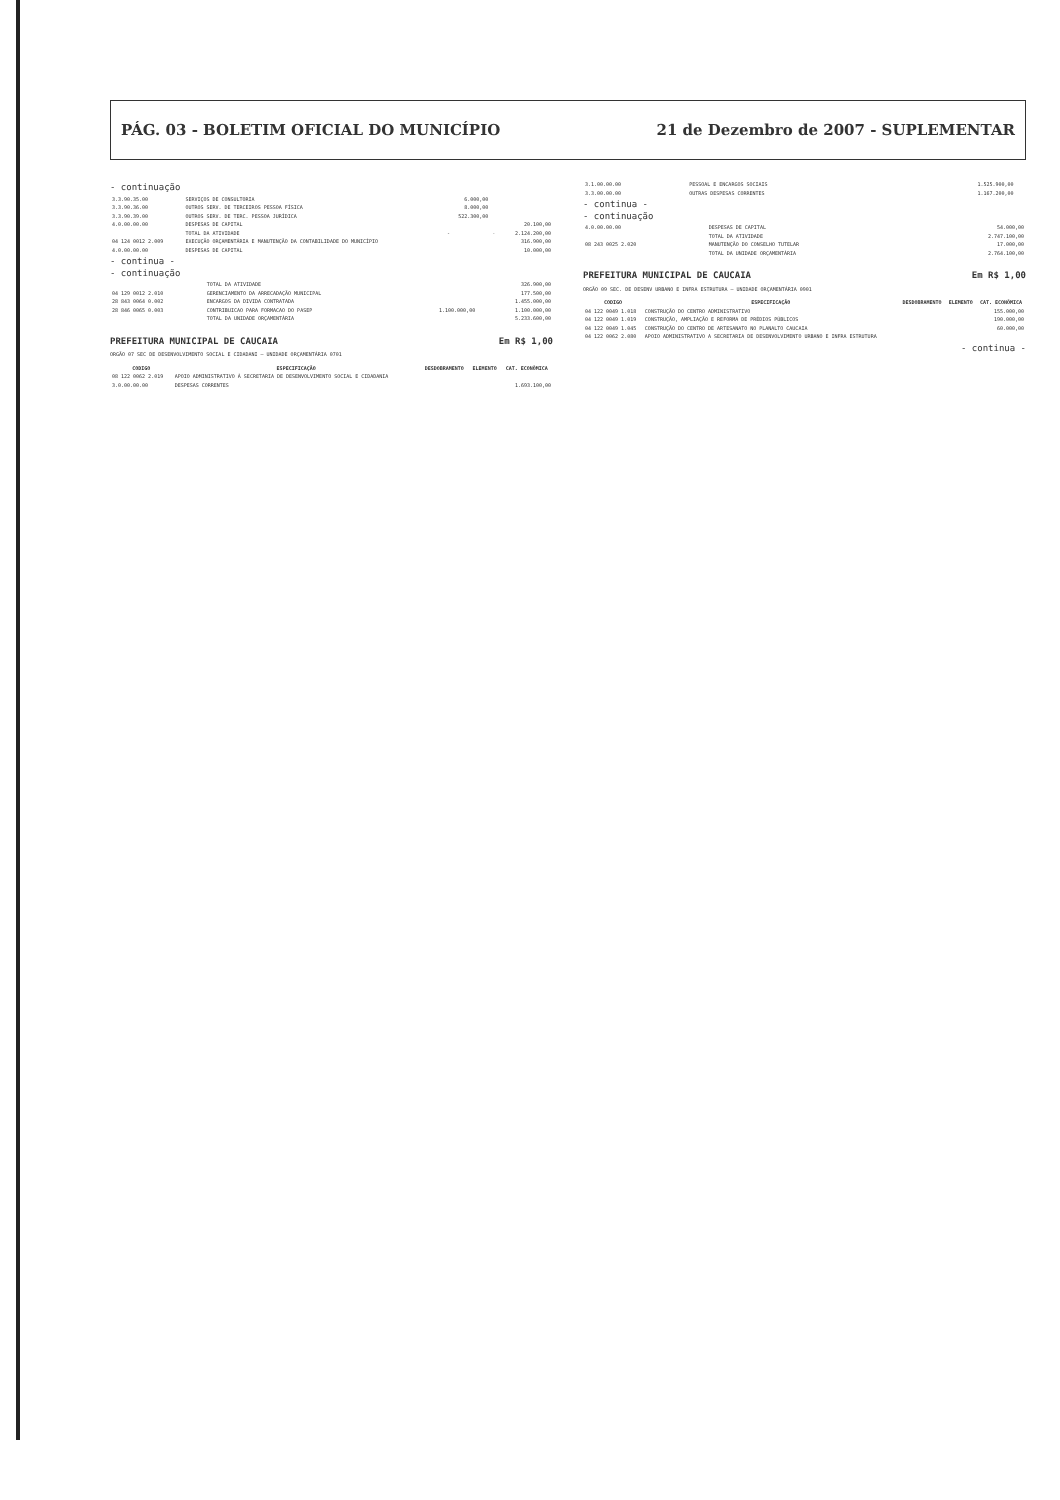PÁG. 03 - BOLETIM OFICIAL DO MUNICÍPIO 21 de Dezembro de 2007 - SUPLEMENTAR
- continuação
| 3.3.90.35.00 | SERVIÇOS DE CONSULTORIA | 6.000,00 | | |
| 3.3.90.36.00 | OUTROS SERV. DE TERCEIROS PESSOA FÍSICA | 8.000,00 | | |
| 3.3.90.39.00 | OUTROS SERV. DE TERC. PESSOA JURÍDICA | 522.300,00 | | |
| 4.0.00.00.00 | DESPESAS DE CAPITAL | | | 20.100,00 |
| | TOTAL DA ATIVIDADE | - | - | 2.124.200,00 |
| 04 124 0012 2.009 | EXECUÇÃO ORÇAMENTÁRIA E MANUTENÇÃO DA CONTABILIDADE DO MUNICÍPIO | | | 316.900,00 |
| 4.0.00.00.00 | DESPESAS DE CAPITAL | | | 10.000,00 |
- continua -
- continuação
| | TOTAL DA ATIVIDADE | | | 326.900,00 |
| 04 129 0012 2.010 | GERENCIAMENTO DA ARRECADAÇÃO MUNICIPAL | | | 177.500,00 |
| 28 843 0064 0.002 | ENCARGOS DA DIVIDA CONTRATADA | | | 1.455.000,00 |
| 28 846 0065 0.003 | CONTRIBUICAO PARA FORMACAO DO PASEP | 1.100.000,00 | | 1.100.000,00 |
| | TOTAL DA UNIDADE ORÇAMENTÁRIA | | | 5.233.600,00 |
PREFEITURA MUNICIPAL DE CAUCAIA Em R$ 1,00
ORGÃO 07 SEC DE DESENVOLVIMENTO SOCIAL E CIDADANI — UNIDADE ORÇAMENTÁRIA 0701
| CODIGO | ESPECIFICAÇÃO | DESDOBRAMENTO | ELEMENTO | CAT. ECONÔMICA |
| --- | --- | --- | --- | --- |
| 08 122 0062 2.019 | APOIO ADMINISTRATIVO À SECRETARIA DE DESENVOLVIMENTO SOCIAL E CIDADANIA | | | |
| 3.0.00.00.00 | DESPESAS CORRENTES | | | 1.693.100,00 |
| 3.1.00.00.00 | PESSOAL E ENCARGOS SOCIAIS | | 1.525.900,00 | |
| 3.3.00.00.00 | OUTRAS DESPESAS CORRENTES | | 1.167.200,00 | |
- continua -
- continuação
| 4.0.00.00.00 | DESPESAS DE CAPITAL | | | 54.000,00 |
| | TOTAL DA ATIVIDADE | | | 2.747.100,00 |
| 08 243 0025 2.020 | MANUTENÇÃO DO CONSELHO TUTELAR | | | 17.000,00 |
| | TOTAL DA UNIDADE ORÇAMENTÁRIA | | | 2.764.100,00 |
PREFEITURA MUNICIPAL DE CAUCAIA Em R$ 1,00
ORGÃO 09 SEC. DE DESENV URBANO E INFRA ESTRUTURA — UNIDADE ORÇAMENTÁRIA 0901
| CODIGO | ESPECIFICAÇÃO | DESDOBRAMENTO | ELEMENTO | CAT. ECONÔMICA |
| --- | --- | --- | --- | --- |
| 04 122 0049 1.018 | CONSTRUÇÃO DO CENTRO ADMINISTRATIVO | | | 155.000,00 |
| 04 122 0049 1.019 | CONSTRUÇÃO, AMPLIAÇÃO E REFORMA DE PRÉDIOS PÚBLICOS | | | 190.000,00 |
| 04 122 0049 1.045 | CONSTRUÇÃO DO CENTRO DE ARTESANATO NO PLANALTO CAUCAIA | | | 60.000,00 |
| 04 122 0062 2.080 | APOIO ADMINISTRATIVO A SECRETARIA DE DESENVOLVIMENTO URBANO E INFRA ESTRUTURA | | | |
- continua -